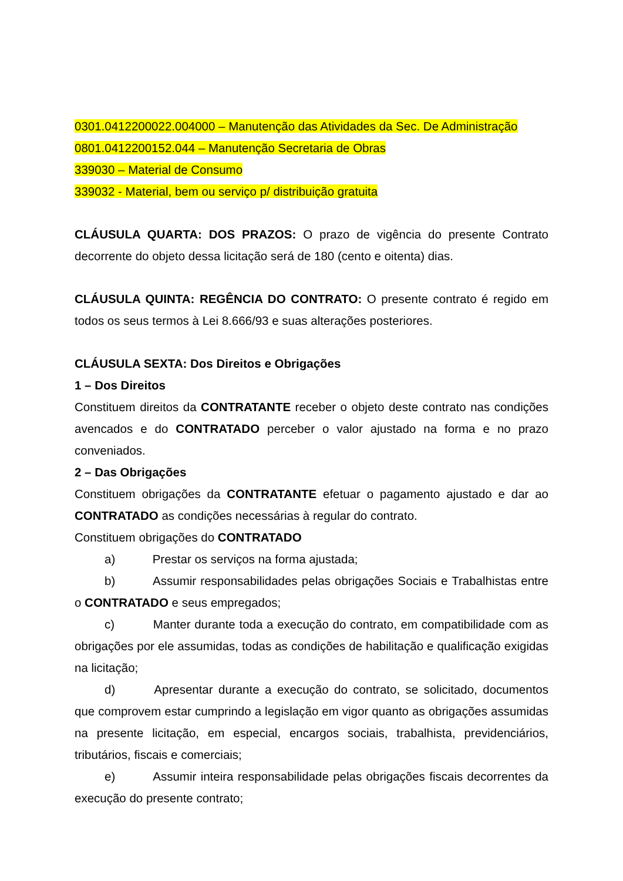0301.0412200022.004000 – Manutenção das Atividades da Sec. De Administração
0801.0412200152.044 – Manutenção Secretaria de Obras
339030 – Material de Consumo
339032 - Material, bem ou serviço p/ distribuição gratuita
CLÁUSULA QUARTA: DOS PRAZOS: O prazo de vigência do presente Contrato decorrente do objeto dessa licitação será de 180 (cento e oitenta) dias.
CLÁUSULA QUINTA: REGÊNCIA DO CONTRATO: O presente contrato é regido em todos os seus termos à Lei 8.666/93 e suas alterações posteriores.
CLÁUSULA SEXTA: Dos Direitos e Obrigações
1 – Dos Direitos
Constituem direitos da CONTRATANTE receber o objeto deste contrato nas condições avencados e do CONTRATADO perceber o valor ajustado na forma e no prazo conveniados.
2 – Das Obrigações
Constituem obrigações da CONTRATANTE efetuar o pagamento ajustado e dar ao CONTRATADO as condições necessárias à regular do contrato.
Constituem obrigações do CONTRATADO
a) Prestar os serviços na forma ajustada;
b) Assumir responsabilidades pelas obrigações Sociais e Trabalhistas entre o CONTRATADO e seus empregados;
c) Manter durante toda a execução do contrato, em compatibilidade com as obrigações por ele assumidas, todas as condições de habilitação e qualificação exigidas na licitação;
d) Apresentar durante a execução do contrato, se solicitado, documentos que comprovem estar cumprindo a legislação em vigor quanto as obrigações assumidas na presente licitação, em especial, encargos sociais, trabalhista, previdenciários, tributários, fiscais e comerciais;
e) Assumir inteira responsabilidade pelas obrigações fiscais decorrentes da execução do presente contrato;